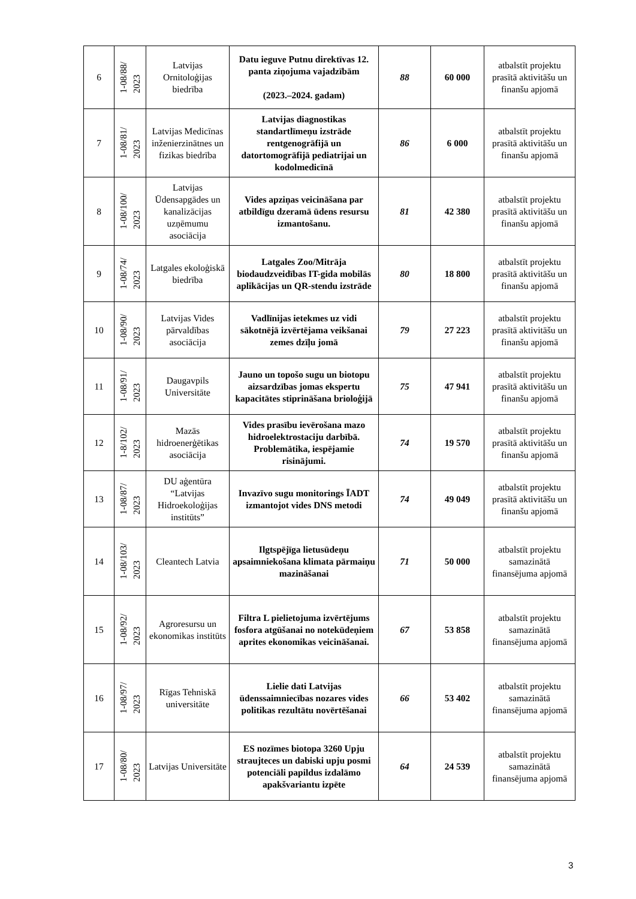| 6 | 1-08/88/ 2023 | Latvijas Ornitoloģijas biedrība | Datu ieguve Putnu direktīvas 12. panta ziņojuma vajadzībām (2023.–2024. gadam) | 88 | 60 000 | atbalstīt projektu prasītā aktivitāšu un finanšu apjomā |
| 7 | 1-08/81/ 2023 | Latvijas Medicīnas inženierzinātnes un fizikas biedrība | Latvijas diagnostikas standartlīmeņu izstrāde rentgenogrāfijā un datortomogrāfijā pediatrijai un kodolmedicīnā | 86 | 6 000 | atbalstīt projektu prasītā aktivitāšu un finanšu apjomā |
| 8 | 1-08/100/ 2023 | Latvijas Ūdensapgādes un kanalizācijas uzņēmumu asociācija | Vides apziņas veicināšana par atbildīgu dzeramā ūdens resursu izmantošanu. | 81 | 42 380 | atbalstīt projektu prasītā aktivitāšu un finanšu apjomā |
| 9 | 1-08/74/ 2023 | Latgales ekoloģiskā biedrība | Latgales Zoo/Mitrāja biodaudzveidības IT-gida mobilās aplikācijas un QR-stendu izstrāde | 80 | 18 800 | atbalstīt projektu prasītā aktivitāšu un finanšu apjomā |
| 10 | 1-08/90/ 2023 | Latvijas Vides pārvaldības asociācija | Vadlīnijas ietekmes uz vidi sākotnējā izvērtējama veikšanai zemes dzīļu jomā | 79 | 27 223 | atbalstīt projektu prasītā aktivitāšu un finanšu apjomā |
| 11 | 1-08/91/ 2023 | Daugavpils Universitāte | Jauno un topošo sugu un biotopu aizsardzības jomas ekspertu kapacitātes stiprināšana brioloģijā | 75 | 47 941 | atbalstīt projektu prasītā aktivitāšu un finanšu apjomā |
| 12 | 1-8/102/ 2023 | Mazās hidroenerģētikas asociācija | Vides prasību ievērošana mazo hidroelektrostaciju darbībā. Problemātika, iespējamie risinājumi. | 74 | 19 570 | atbalstīt projektu prasītā aktivitāšu un finanšu apjomā |
| 13 | 1-08/87/ 2023 | DU aģentūra “Latvijas Hidroekoloģijas institūts” | Invazīvo sugu monitorings ĪADT izmantojot vides DNS metodi | 74 | 49 049 | atbalstīt projektu prasītā aktivitāšu un finanšu apjomā |
| 14 | 1-08/103/ 2023 | Cleantech Latvia | Ilgtspējīga lietusūdeņu apsaimniekošana klimata pārmaiņu mazināšanai | 71 | 50 000 | atbalstīt projektu samazinātā finansējuma apjomā |
| 15 | 1-08/92/ 2023 | Agroresursu un ekonomikas institūts | Filtra L pielietojuma izvērtējums fosfora atgūšanai no notekūdeņiem aprites ekonomikas veicināšanai. | 67 | 53 858 | atbalstīt projektu samazinātā finansējuma apjomā |
| 16 | 1-08/97/ 2023 | Rīgas Tehniskā universitāte | Lielie dati Latvijas ūdenssaimniecības nozares vides politikas rezultātu novērtēšanai | 66 | 53 402 | atbalstīt projektu samazinātā finansējuma apjomā |
| 17 | 1-08/80/ 2023 | Latvijas Universitāte | ES nozīmes biotopa 3260 Upju straujteces un dabiski upju posmi potenciāli papildus izdalāmo apakšvariantu izpēte | 64 | 24 539 | atbalstīt projektu samazinātā finansējuma apjomā |
3